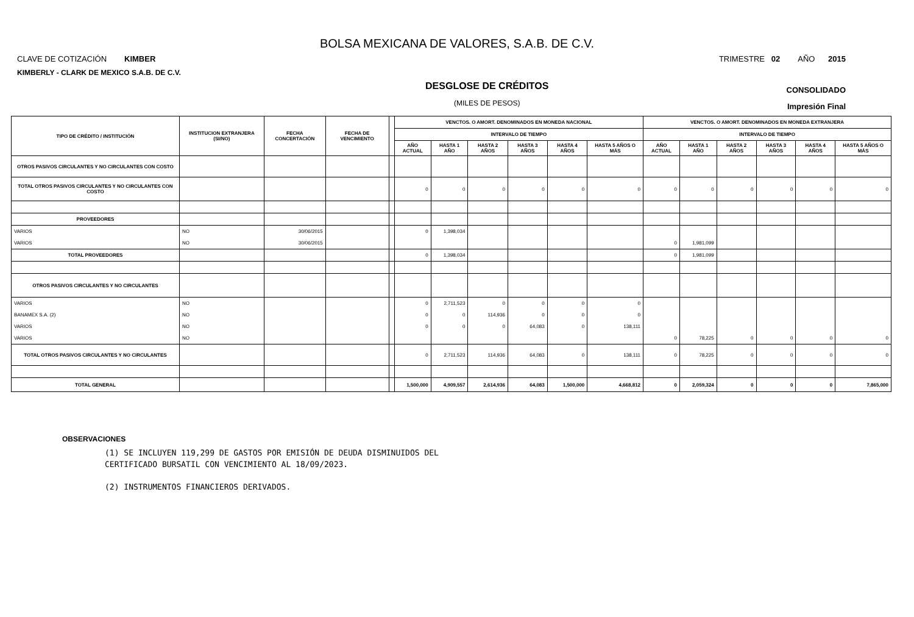BOLSA MEXICANA DE VALORES, S.A.B. DE C.V.
CLAVE DE COTIZACIÓN KIMBER TRIMESTRE 02 AÑO 2015
KIMBERLY - CLARK DE MEXICO S.A.B. DE C.V.
DESGLOSE DE CRÉDITOS
(MILES DE PESOS)
CONSOLIDADO
Impresión Final
| TIPO DE CRÉDITO / INSTITUCIÓN | INSTITUCION EXTRANJERA (SI/NO) | FECHA CONCERTACIÓN | FECHA DE VENCIMIENTO | | VENCTOS. O AMORT. DENOMINADOS EN MONEDA NACIONAL | | | | | | VENCTOS. O AMORT. DENOMINADOS EN MONEDA EXTRANJERA | | | | | |
| --- | --- | --- | --- | --- | --- | --- | --- | --- | --- | --- | --- | --- | --- | --- | --- | --- |
| | | | | | INTERVALO DE TIEMPO | | | | | | INTERVALO DE TIEMPO | | | | | |
| | | | | | AÑO ACTUAL | HASTA 1 AÑO | HASTA 2 AÑOS | HASTA 3 AÑOS | HASTA 4 AÑOS | HASTA 5 AÑOS O MÁS | AÑO ACTUAL | HASTA 1 AÑO | HASTA 2 AÑOS | HASTA 3 AÑOS | HASTA 4 AÑOS | HASTA 5 AÑOS O MÁS |
| OTROS PASIVOS CIRCULANTES Y NO CIRCULANTES CON COSTO | | | | | | | | | | | | | | | | |
| TOTAL OTROS PASIVOS CIRCULANTES Y NO CIRCULANTES CON COSTO | | | | | 0 | 0 | 0 | 0 | 0 | 0 | 0 | 0 | 0 | 0 | 0 | 0 |
| PROVEEDORES | | | | | | | | | | | | | | | | |
| VARIOS | NO | 30/06/2015 | | | 0 | 1,398,034 | | | | | | | | | | |
| VARIOS | NO | 30/06/2015 | | | | | | | | | 0 | 1,981,099 | | | | |
| TOTAL PROVEEDORES | | | | | 0 | 1,398,034 | | | | | 0 | 1,981,099 | | | | |
| OTROS PASIVOS CIRCULANTES Y NO CIRCULANTES | | | | | | | | | | | | | | | | |
| VARIOS | NO | | | | 0 | 2,711,523 | 0 | 0 | 0 | 0 | | | | | | |
| BANAMEX S.A. (2) | NO | | | | 0 | 0 | 114,936 | 0 | 0 | 0 | | | | | | |
| VARIOS | NO | | | | 0 | 0 | 0 | 64,083 | 0 | 138,111 | | | | | | |
| VARIOS | NO | | | | | | | | | | 0 | 78,225 | 0 | 0 | 0 | 0 |
| TOTAL OTROS PASIVOS CIRCULANTES Y NO CIRCULANTES | | | | | 0 | 2,711,523 | 114,936 | 64,083 | 0 | 138,111 | 0 | 78,225 | 0 | 0 | 0 | 0 |
| TOTAL GENERAL | | | | | 1,500,000 | 4,909,557 | 2,614,936 | 64,083 | 1,500,000 | 4,668,812 | 0 | 2,059,324 | 0 | 0 | 0 | 7,865,000 |
OBSERVACIONES
(1) SE INCLUYEN 119,299 DE GASTOS POR EMISIÓN DE DEUDA DISMINUIDOS DEL
CERTIFICADO BURSATIL CON VENCIMIENTO AL 18/09/2023.
(2) INSTRUMENTOS FINANCIEROS DERIVADOS.